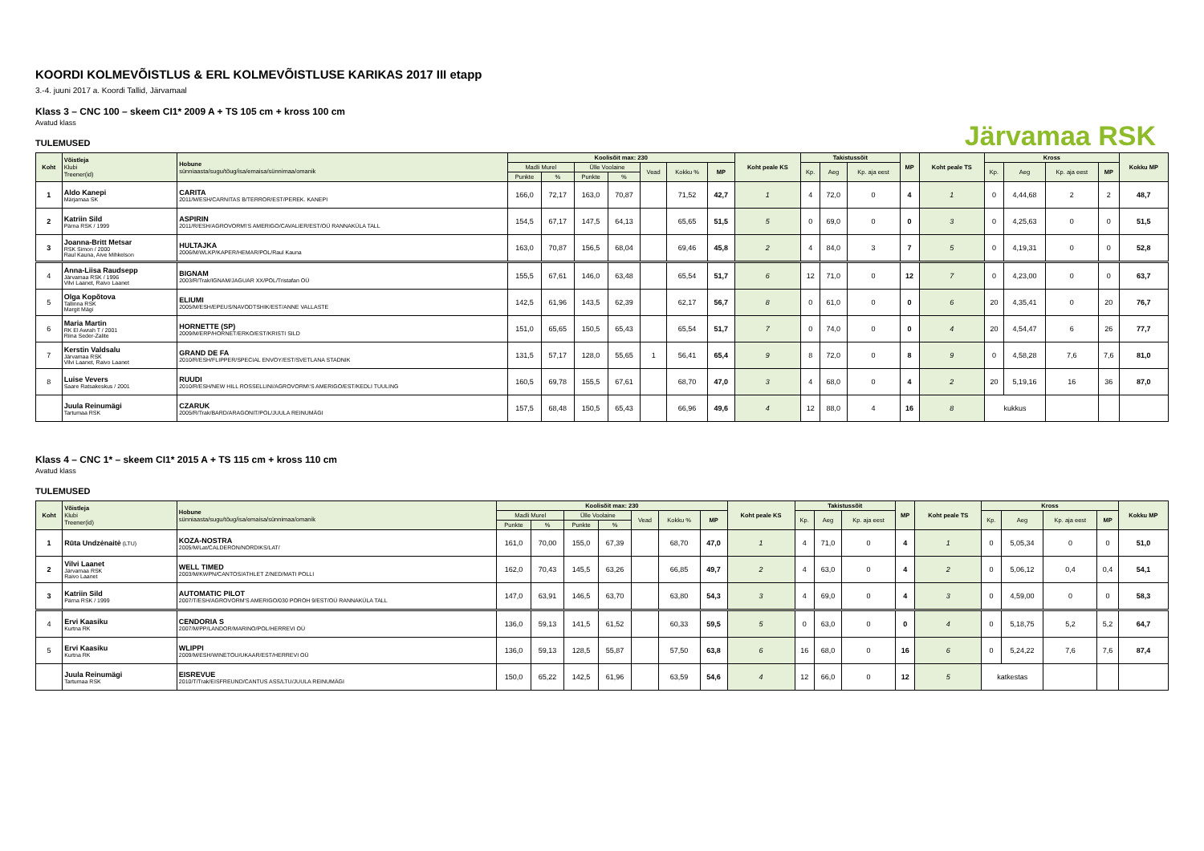Järvamaa RSK
KOORDI KOLMEVÕISTLUS & ERL KOLMEVÕISTLUSE KARIKAS 2017 III etapp
3.-4. juuni 2017 a. Koordi Tallid, Järvamaal
Klass 3 – CNC 100 – skeem CI1* 2009 A + TS 105 cm + kross 100 cm
Avatud klass
TULEMUSED
| Koht | Võistleja Klubi Treener(id) | Hobune sünniaasta/sugu/tõug/isa/emaisa/sünnimaa/omanik | Koolisõit max: 230 | | | | | | | Koht peale KS | Takistussõit | | | MP | Koht peale TS | Kross | | | | Kokku MP |
| --- | --- | --- | --- | --- | --- | --- | --- | --- | --- | --- | --- | --- | --- | --- | --- | --- | --- | --- | --- | --- |
| | | | Madli Murel | | Ülle Voolaine | | Vead | Kokku % | MP | | Kp. | Aeg | Kp. aja eest | | | Kp. | Aeg | Kp. aja eest | MP | |
| | | | Punkte | % | Punkte | % | | | | | | | | | | | | | | |
| 1 | Aldo Kanepi Märjamaa SK | CARITA 2011/M/ESH/CARNITAS B/TERROR/EST/PEREK. KANEPI | 166,0 | 72,17 | 163,0 | 70,87 | | 71,52 | 42,7 | 1 | 4 | 72,0 | 0 | 4 | 1 | 0 | 4,44,68 | 2 | 2 | 48,7 |
| 2 | Katriin Sild Pärna RSK / 1999 | ASPIRIN 2011/R/ESH/AGROVORM\'S AMERIGO/CAVALIER/EST/OÜ RANNAKÜLA TALL | 154,5 | 67,17 | 147,5 | 64,13 | | 65,65 | 51,5 | 5 | 0 | 69,0 | 0 | 0 | 3 | 0 | 4,25,63 | 0 | 0 | 51,5 |
| 3 | Joanna-Britt Metsar RSK Simon / 2000 Raul Kauna, Aive Mihkelson | HULTAJKA 2006/M/WLKP/KAPER/HEMAR/POL/Raul Kauna | 163,0 | 70,87 | 156,5 | 68,04 | | 69,46 | 45,8 | 2 | 4 | 84,0 | 3 | 7 | 5 | 0 | 4,19,31 | 0 | 0 | 52,8 |
| 4 | Anna-Liisa Raudsepp Järvamaa RSK / 1996 Vilvi Laanet, Raivo Laanet | BIGNAM 2003/R/Trak/IGNAM/JAGUAR XX/POL/Tristafan OÜ | 155,5 | 67,61 | 146,0 | 63,48 | | 65,54 | 51,7 | 6 | 12 | 71,0 | 0 | 12 | 7 | 0 | 4,23,00 | 0 | 0 | 63,7 |
| 5 | Olga Kopõtova Tallinna RSK Margit Mägi | ELIUMI 2005/M/ESH/EPEUS/NAVODTSHIK/EST/ANNE VALLASTE | 142,5 | 61,96 | 143,5 | 62,39 | | 62,17 | 56,7 | 8 | 0 | 61,0 | 0 | 0 | 6 | 20 | 4,35,41 | 0 | 20 | 76,7 |
| 6 | Maria Martin RK El Awrah T / 2001 Riina Seder-Zalite | HORNETTE (SP) 2009/M/ERP/HORNET/ERKO/EST/KRISTI SILD | 151,0 | 65,65 | 150,5 | 65,43 | | 65,54 | 51,7 | 7 | 0 | 74,0 | 0 | 0 | 4 | 20 | 4,54,47 | 6 | 26 | 77,7 |
| 7 | Kerstin Valdsalu Järvamaa RSK Vilvi Laanet, Raivo Laanet | GRAND DE FA 2010/R/ESH/FLIPPER/SPECIAL ENVOY/EST/SVETLANA STADNIK | 131,5 | 57,17 | 128,0 | 55,65 | 1 | 56,41 | 65,4 | 9 | 8 | 72,0 | 0 | 8 | 9 | 0 | 4,58,28 | 7,6 | 7,6 | 81,0 |
| 8 | Luise Vevers Saare Ratsakeskus / 2001 | RUUDI 2010/R/ESH/NEW HILL ROSSELLINI/AGROVORM\'S AMERIGO/EST/KEDLI TUULING | 160,5 | 69,78 | 155,5 | 67,61 | | 68,70 | 47,0 | 3 | 4 | 68,0 | 0 | 4 | 2 | 20 | 5,19,16 | 16 | 36 | 87,0 |
| | Juula Reinumägi Tartumaa RSK | CZARUK 2005/R/Trak/BARD/ARAGONIT/POL/JUULA REINUMÄGI | 157,5 | 68,48 | 150,5 | 65,43 | | 66,96 | 49,6 | 4 | 12 | 88,0 | 4 | 16 | 8 | kukkus | | | | |
Klass 4 – CNC 1* – skeem CI1* 2015 A + TS 115 cm + kross 110 cm
Avatud klass
TULEMUSED
| Koht | Võistleja Klubi Treener(id) | Hobune sünniaasta/sugu/tõug/isa/emaisa/sünnimaa/omanik | Koolisõit max: 230 | | | | | | | Koht peale KS | Takistussõit | | | MP | Koht peale TS | Kross | | | | Kokku MP |
| --- | --- | --- | --- | --- | --- | --- | --- | --- | --- | --- | --- | --- | --- | --- | --- | --- | --- | --- | --- | --- |
| | | | Madli Murel | | Ülle Voolaine | | Vead | Kokku % | MP | | Kp. | Aeg | Kp. aja eest | | | Kp. | Aeg | Kp. aja eest | MP | |
| | | | Punkte | % | Punkte | % | | | | | | | | | | | | | | |
| 1 | Rūta Undzėnaitė (LTU) | KOZA-NOSTRA 2005/M/Lat/CALDERON/NORDIKS/LAT/ | 161,0 | 70,00 | 155,0 | 67,39 | | 68,70 | 47,0 | 1 | 4 | 71,0 | 0 | 4 | 1 | 0 | 5,05,34 | 0 | 0 | 51,0 |
| 2 | Vilvi Laanet Järvamaa RSK Raivo Laanet | WELL TIMED 2003/M/KWPN/CANTOS/ATHLET Z/NED/MATI POLLI | 162,0 | 70,43 | 145,5 | 63,26 | | 66,85 | 49,7 | 2 | 4 | 63,0 | 0 | 4 | 2 | 0 | 5,06,12 | 0,4 | 0,4 | 54,1 |
| 3 | Katriin Sild Pärna RSK / 1999 | AUTOMATIC PILOT 2007/T/ESH/AGROVORM'S AMERIGO/030 POROH 9/EST/OÜ RANNAKÜLA TALL | 147,0 | 63,91 | 146,5 | 63,70 | | 63,80 | 54,3 | 3 | 4 | 69,0 | 0 | 4 | 3 | 0 | 4,59,00 | 0 | 0 | 58,3 |
| 4 | Ervi Kaasiku Kurtna RK | CENDORIA S 2007/M/PP/LANDOR/MARINO/POL/HERREVI OÜ | 136,0 | 59,13 | 141,5 | 61,52 | | 60,33 | 59,5 | 5 | 0 | 63,0 | 0 | 0 | 4 | 0 | 5,18,75 | 5,2 | 5,2 | 64,7 |
| 5 | Ervi Kaasiku Kurtna RK | WLIPPI 2009/M/ESH/WINETOU/UKAAR/EST/HERREVI OÜ | 136,0 | 59,13 | 128,5 | 55,87 | | 57,50 | 63,8 | 6 | 16 | 68,0 | 0 | 16 | 6 | 0 | 5,24,22 | 7,6 | 7,6 | 87,4 |
| | Juula Reinumägi Tartumaa RSK | EISREVUE 2010/T/Trak/EISFREUND/CANTUS ASS/LTU/JUULA REINUMÄGI | 150,0 | 65,22 | 142,5 | 61,96 | | 63,59 | 54,6 | 4 | 12 | 66,0 | 0 | 12 | 5 | katkestas | | | | |